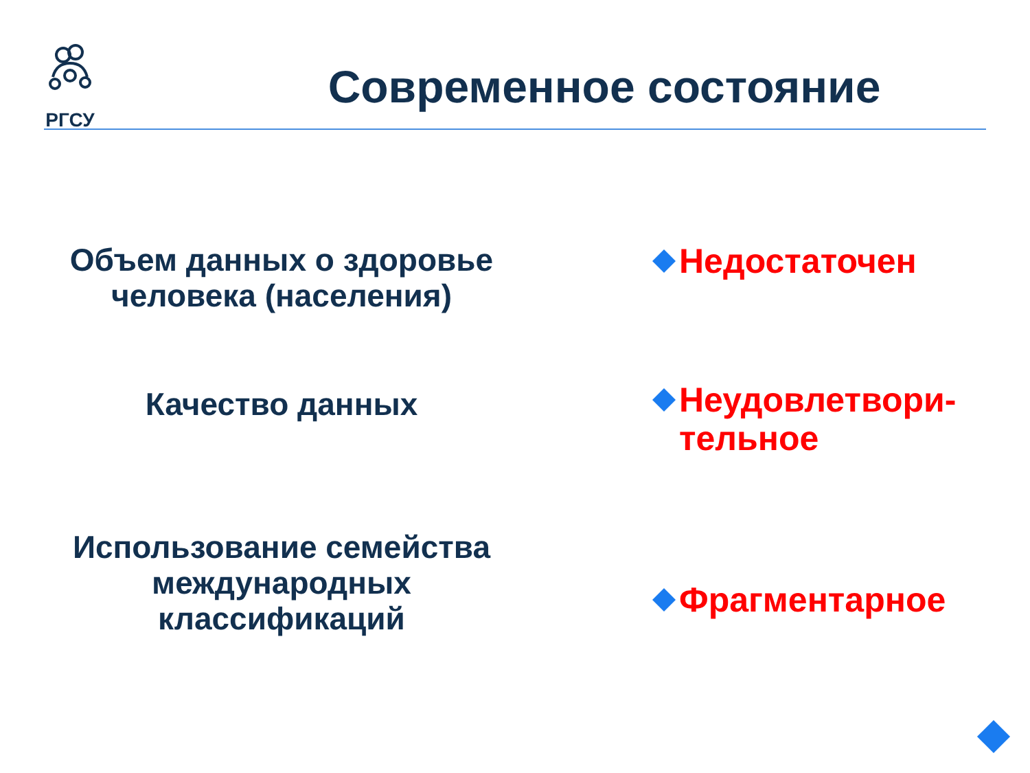РГСУ
Современное состояние
Объем данных о здоровье человека (населения)
Недостаточен
Качество данных
Неудовлетвори-
тельное
Использование семейства международных классификаций
Фрагментарное